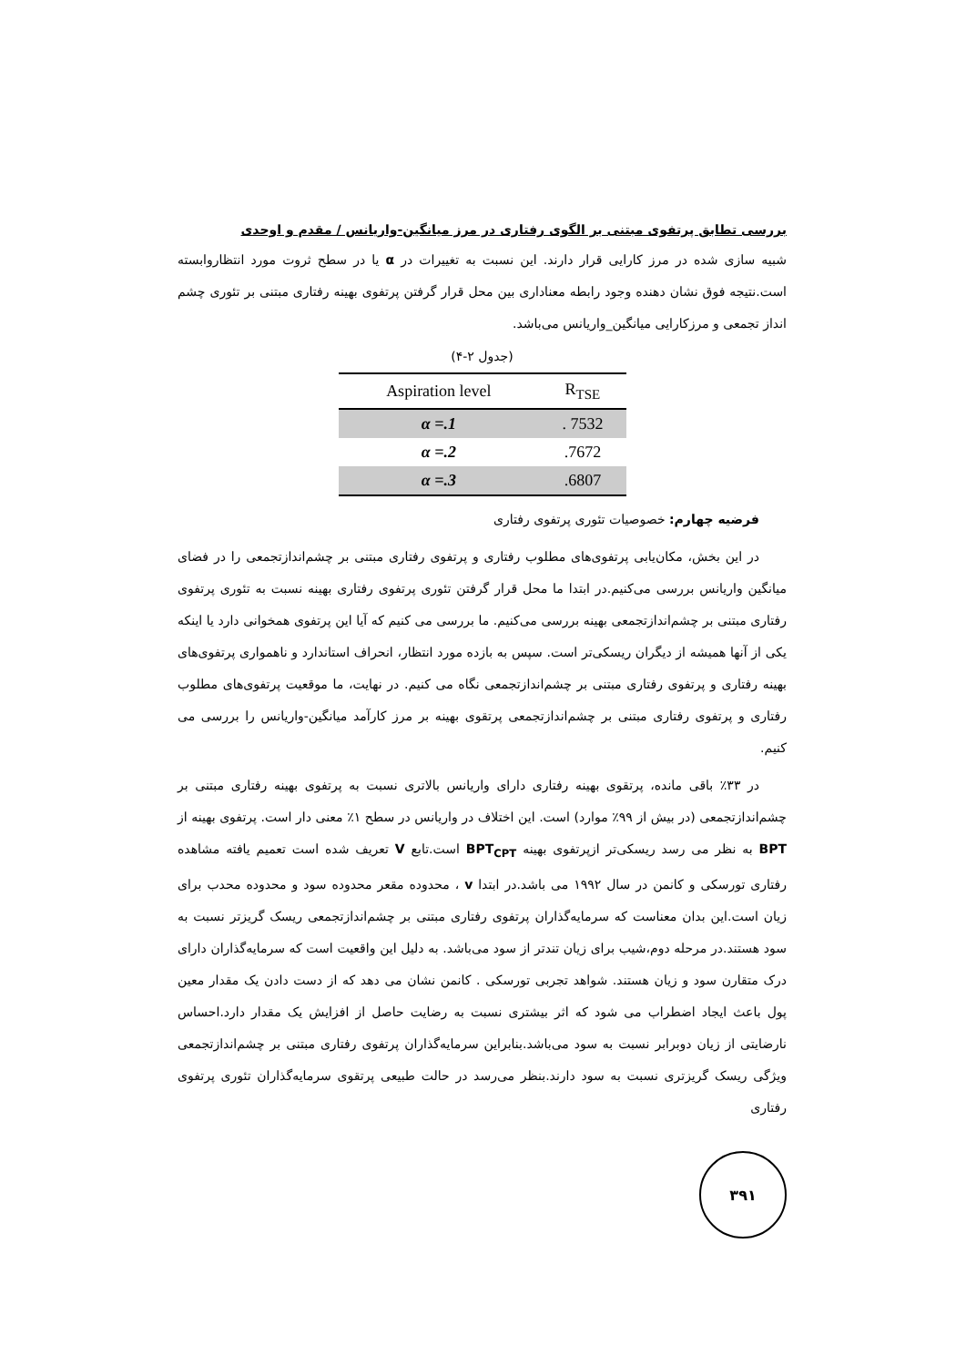بررسی تطابق پرتفوی مبتنی بر الگوی رفتاری در مرز میانگین-واریانس / مقدم و اوحدی
شبیه سازی شده در مرز کارایی قرار دارند. این نسبت به تغییرات در α یا در سطح ثروت مورد انتظاروابسته است.نتیجه فوق نشان دهنده وجود رابطه معناداری بین محل قرار گرفتن پرتفوی بهینه رفتاری مبتنی بر تئوری چشم انداز تجمعی و مرزکارایی میانگین_واریانس می‌باشد.
(جدول ۲-۴)
| Aspiration level | R<sub>TSE</sub> |
| --- | --- |
| α =.1 | . 7532 |
| α =.2 | .7672 |
| α =.3 | .6807 |
فرضیه چهارم: خصوصیات تئوری پرتفوی رفتاری
در این بخش، مکان‌یابی پرتفوی‌های مطلوب رفتاری و پرتفوی رفتاری مبتنی بر چشم‌اندازتجمعی را در فضای میانگین واریانس بررسی می‌کنیم.در ابتدا ما محل قرار گرفتن تئوری پرتفوی رفتاری بهینه نسبت به تئوری پرتفوی رفتاری مبتنی بر چشم‌اندازتجمعی بهینه بررسی می‌کنیم. ما بررسی می کنیم که آیا این پرتفوی همخوانی دارد یا اینکه یکی از آنها همیشه از دیگران ریسکی‌تر است. سپس به بازده مورد انتظار، انحراف استاندارد و ناهمواری پرتفوی‌های بهینه رفتاری و پرتفوی رفتاری مبتنی بر چشم‌اندازتجمعی نگاه می کنیم. در نهایت، ما موقعیت پرتفوی‌های مطلوب رفتاری و پرتفوی رفتاری مبتنی بر چشم‌اندازتجمعی پرتقوی بهینه بر مرز کارآمد میانگین-واریانس را بررسی می کنیم.
در ۳۳٪ باقی مانده، پرتقوی بهینه رفتاری دارای واریانس بالاتری نسبت به پرتفوی بهینه رفتاری مبتنی بر چشم‌اندازتجمعی (در بیش از ۹۹٪ موارد) است. این اختلاف در واریانس در سطح ۱٪ معنی دار است. پرتفوی بهینه از BPT به نظر می رسد ریسکی‌تر ازپرتفوی بهینه BPT<sub>CPT</sub> است.تابع V تعریف شده است تعمیم یافته مشاهده رفتاری تورسکی و کانمن در سال ۱۹۹۲ می باشد.در ابتدا v ، محدوده مقعر محدوده سود و محدوده محدب برای زیان است.این بدان معناست که سرمایه‌گذاران پرتفوی رفتاری مبتنی بر چشم‌اندازتجمعی ریسک گریزتر نسبت به سود هستند.در مرحله دوم،شیب برای زیان تندتر از سود می‌باشد. به دلیل این واقعیت است که سرمایه‌گذاران دارای درک متقارن سود و زیان هستند. شواهد تجربی تورسکی . کانمن نشان می دهد که از دست دادن یک مقدار معین پول باعث ایجاد اضطراب می شود که اثر بیشتری نسبت به رضایت حاصل از افزایش یک مقدار دارد.احساس نارضایتی از زیان دوبرابر نسبت به سود می‌باشد.بنابراین سرمایه‌گذاران پرتفوی رفتاری مبتنی بر چشم‌اندازتجمعی ویژگی ریسک گریزتری نسبت به سود دارند.بنظر می‌رسد در حالت طبیعی پرتقوی سرمایه‌گذاران تئوری پرتفوی رفتاری
۳۹۱